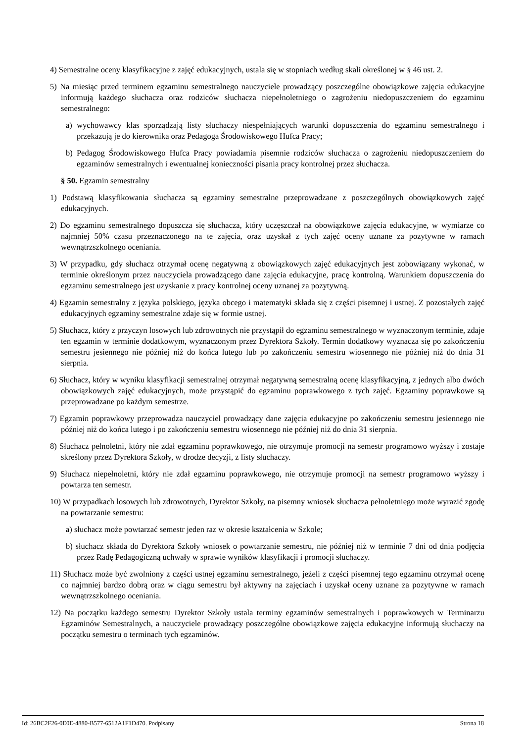4) Semestralne oceny klasyfikacyjne z zajęć edukacyjnych, ustala się w stopniach według skali określonej w § 46 ust. 2.
5) Na miesiąc przed terminem egzaminu semestralnego nauczyciele prowadzący poszczególne obowiązkowe zajęcia edukacyjne informują każdego słuchacza oraz rodziców słuchacza niepełnoletniego o zagrożeniu niedopuszczeniem do egzaminu semestralnego:
a) wychowawcy klas sporządzają listy słuchaczy niespełniających warunki dopuszczenia do egzaminu semestralnego i przekazują je do kierownika oraz Pedagoga Środowiskowego Hufca Pracy;
b) Pedagog Środowiskowego Hufca Pracy powiadamia pisemnie rodziców słuchacza o zagrożeniu niedopuszczeniem do egzaminów semestralnych i ewentualnej konieczności pisania pracy kontrolnej przez słuchacza.
§ 50. Egzamin semestralny
1) Podstawą klasyfikowania słuchacza są egzaminy semestralne przeprowadzane z poszczególnych obowiązkowych zajęć edukacyjnych.
2) Do egzaminu semestralnego dopuszcza się słuchacza, który uczęszczał na obowiązkowe zajęcia edukacyjne, w wymiarze co najmniej 50% czasu przeznaczonego na te zajęcia, oraz uzyskał z tych zajęć oceny uznane za pozytywne w ramach wewnątrzszkolnego oceniania.
3) W przypadku, gdy słuchacz otrzymał ocenę negatywną z obowiązkowych zajęć edukacyjnych jest zobowiązany wykonać, w terminie określonym przez nauczyciela prowadzącego dane zajęcia edukacyjne, pracę kontrolną. Warunkiem dopuszczenia do egzaminu semestralnego jest uzyskanie z pracy kontrolnej oceny uznanej za pozytywną.
4) Egzamin semestralny z języka polskiego, języka obcego i matematyki składa się z części pisemnej i ustnej. Z pozostałych zajęć edukacyjnych egzaminy semestralne zdaje się w formie ustnej.
5) Słuchacz, który z przyczyn losowych lub zdrowotnych nie przystąpił do egzaminu semestralnego w wyznaczonym terminie, zdaje ten egzamin w terminie dodatkowym, wyznaczonym przez Dyrektora Szkoły. Termin dodatkowy wyznacza się po zakończeniu semestru jesiennego nie później niż do końca lutego lub po zakończeniu semestru wiosennego nie później niż do dnia 31 sierpnia.
6) Słuchacz, który w wyniku klasyfikacji semestralnej otrzymał negatywną semestralną ocenę klasyfikacyjną, z jednych albo dwóch obowiązkowych zajęć edukacyjnych, może przystąpić do egzaminu poprawkowego z tych zajęć. Egzaminy poprawkowe są przeprowadzane po każdym semestrze.
7) Egzamin poprawkowy przeprowadza nauczyciel prowadzący dane zajęcia edukacyjne po zakończeniu semestru jesiennego nie później niż do końca lutego i po zakończeniu semestru wiosennego nie później niż do dnia 31 sierpnia.
8) Słuchacz pełnoletni, który nie zdał egzaminu poprawkowego, nie otrzymuje promocji na semestr programowo wyższy i zostaje skreślony przez Dyrektora Szkoły, w drodze decyzji, z listy słuchaczy.
9) Słuchacz niepełnoletni, który nie zdał egzaminu poprawkowego, nie otrzymuje promocji na semestr programowo wyższy i powtarza ten semestr.
10) W przypadkach losowych lub zdrowotnych, Dyrektor Szkoły, na pisemny wniosek słuchacza pełnoletniego może wyrazić zgodę na powtarzanie semestru:
a) słuchacz może powtarzać semestr jeden raz w okresie kształcenia w Szkole;
b) słuchacz składa do Dyrektora Szkoły wniosek o powtarzanie semestru, nie później niż w terminie 7 dni od dnia podjęcia przez Radę Pedagogiczną uchwały w sprawie wyników klasyfikacji i promocji słuchaczy.
11) Słuchacz może być zwolniony z części ustnej egzaminu semestralnego, jeżeli z części pisemnej tego egzaminu otrzymał ocenę co najmniej bardzo dobrą oraz w ciągu semestru był aktywny na zajęciach i uzyskał oceny uznane za pozytywne w ramach wewnątrzszkolnego oceniania.
12) Na początku każdego semestru Dyrektor Szkoły ustala terminy egzaminów semestralnych i poprawkowych w Terminarzu Egzaminów Semestralnych, a nauczyciele prowadzący poszczególne obowiązkowe zajęcia edukacyjne informują słuchaczy na początku semestru o terminach tych egzaminów.
Id: 26BC2F26-0E0E-4880-B577-6512A1F1D470. Podpisany Strona 18